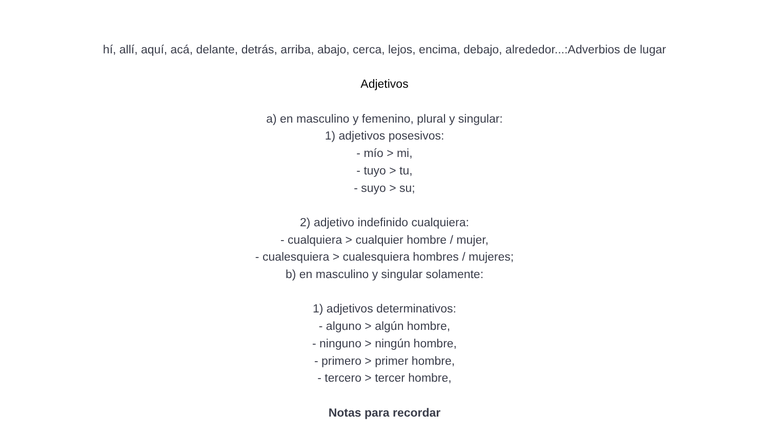hí, allí, aquí, acá, delante, detrás, arriba, abajo, cerca, lejos, encima, debajo, alrededor...:Adverbios de lugar
Adjetivos
a) en masculino y femenino, plural y singular:
1) adjetivos posesivos:
- mío > mi,
- tuyo > tu,
- suyo > su;
2) adjetivo indefinido cualquiera:
- cualquiera > cualquier hombre / mujer,
- cualesquiera > cualesquiera hombres / mujeres;
b) en masculino y singular solamente:
1) adjetivos determinativos:
- alguno > algún hombre,
- ninguno > ningún hombre,
- primero > primer hombre,
- tercero > tercer hombre,
Notas para recordar